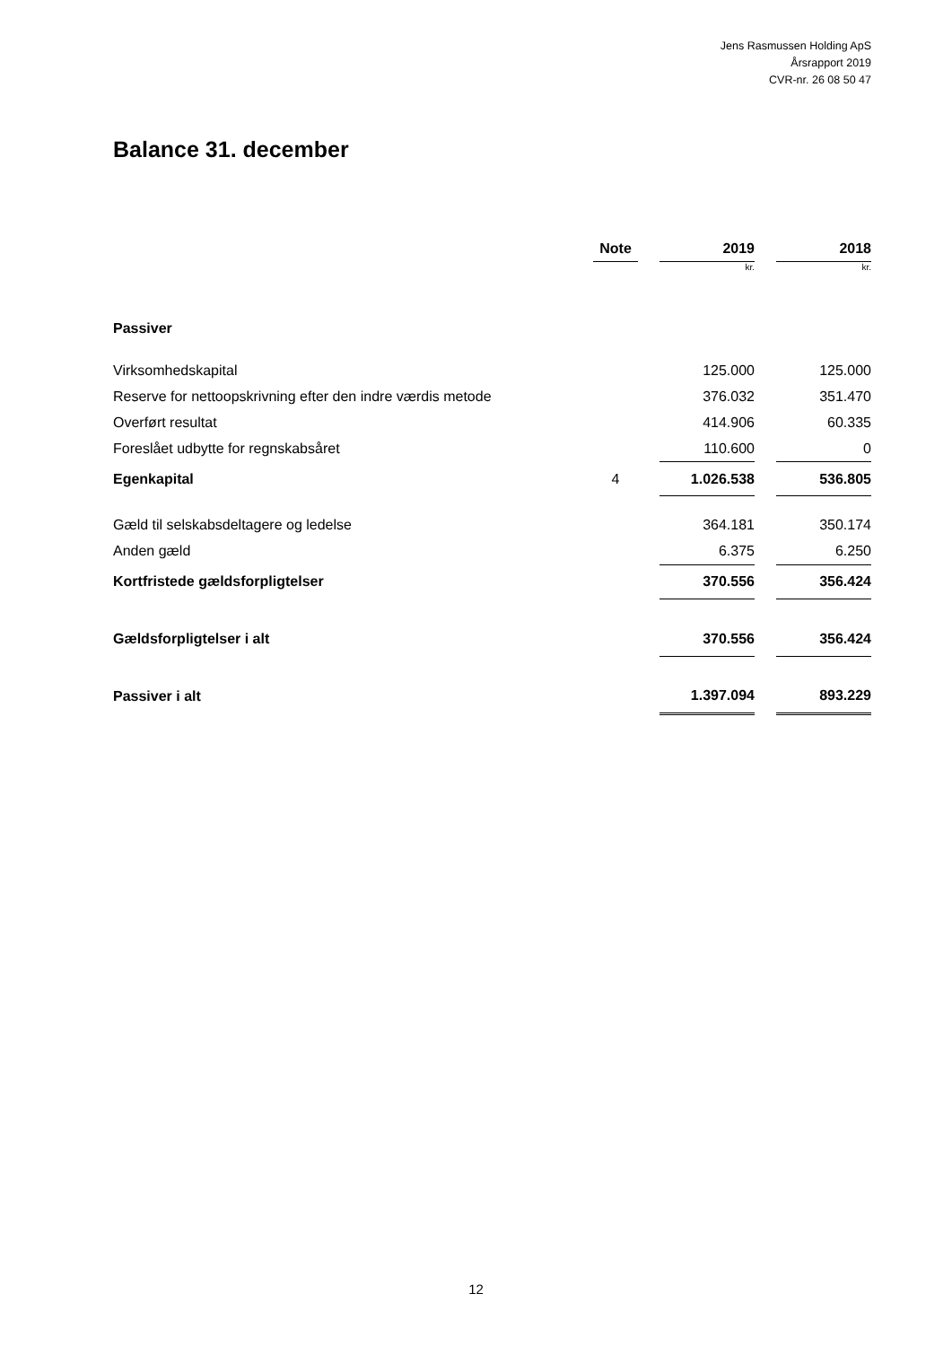Jens Rasmussen Holding ApS
Årsrapport 2019
CVR-nr. 26 08 50 47
Balance 31. december
| | Note | | 2019 | | 2018 |
| --- | --- | --- | --- | --- | --- |
| | | | kr. | | kr. |
| Passiver | | | | | |
| Virksomhedskapital | | | 125.000 | | 125.000 |
| Reserve for nettoopskrivning efter den indre værdis metode | | | 376.032 | | 351.470 |
| Overført resultat | | | 414.906 | | 60.335 |
| Foreslået udbytte for regnskabsåret | | | 110.600 | | 0 |
| Egenkapital | 4 | | 1.026.538 | | 536.805 |
| Gæld til selskabsdeltagere og ledelse | | | 364.181 | | 350.174 |
| Anden gæld | | | 6.375 | | 6.250 |
| Kortfristede gældsforpligtelser | | | 370.556 | | 356.424 |
| Gældsforpligtelser i alt | | | 370.556 | | 356.424 |
| Passiver i alt | | | 1.397.094 | | 893.229 |
12